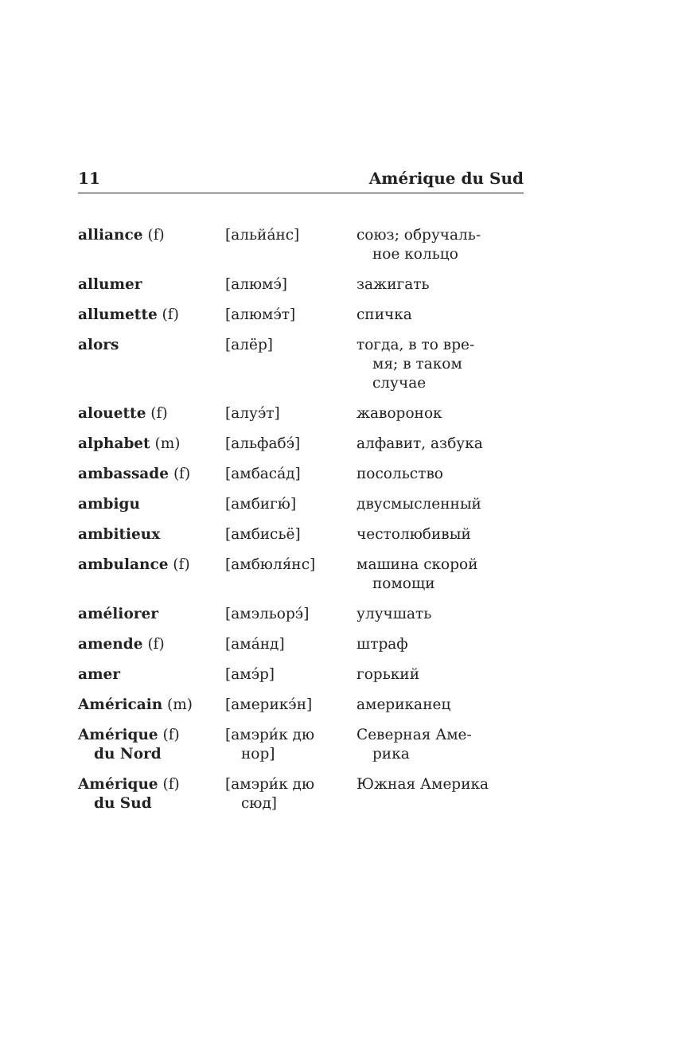11 Amérique du Sud
| alliance (f) | [альйа́нс] | союз; обручаль- ное кольцо |
| allumer | [алюмэ́] | зажигать |
| allumette (f) | [алюмэ́т] | спичка |
| alors | [алёр] | тогда, в то вре- мя; в таком случае |
| alouette (f) | [алуэ́т] | жаворонок |
| alphabet (m) | [альфабэ́] | алфавит, азбука |
| ambassade (f) | [амбаса́д] | посольство |
| ambigu | [амбигю́] | двусмысленный |
| ambitieux | [амбисьё] | честолюбивый |
| ambulance (f) | [амбюля́нс] | машина скорой помощи |
| améliorer | [амэльорэ́] | улучшать |
| amende (f) | [ама́нд] | штраф |
| amer | [амэ́р] | горький |
| Américain (m) | [америкэ́н] | американец |
| Amérique (f) du Nord | [амэри́к дю нор] | Северная Аме- рика |
| Amérique (f) du Sud | [амэри́к дю сюд] | Южная Америка |